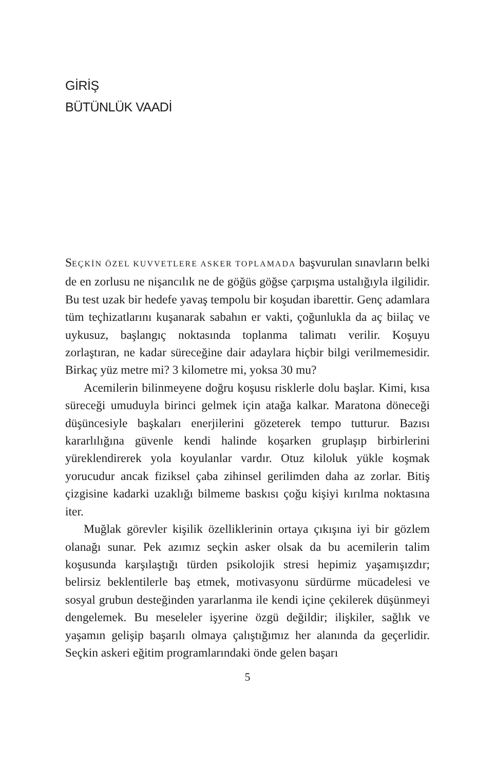GİRİŞ
BÜTÜNLÜK VAADİ
SEÇKİN ÖZEL KUVVETLERE ASKER TOPLAMADA başvurulan sınavların belki de en zorlusu ne nişancılık ne de göğüs göğse çarpışma ustalığıyla ilgilidir. Bu test uzak bir hedefe yavaş tempolu bir koşudan ibarettir. Genç adamlara tüm teçhizatlarını kuşanarak sabahın er vakti, çoğunlukla da aç biilaç ve uykusuz, başlangıç noktasında toplanma talimatı verilir. Koşuyu zorlaştıran, ne kadar süreceğine dair adaylara hiçbir bilgi verilmemesidir. Birkaç yüz metre mi? 3 kilometre mi, yoksa 30 mu?
Acemilerin bilinmeyene doğru koşusu risklerle dolu başlar. Kimi, kısa süreceği umuduyla birinci gelmek için atağa kalkar. Maratona döneceği düşüncesiyle başkaları enerjilerini gözeterek tempo tutturur. Bazısı kararlılığına güvenle kendi halinde koşarken gruplaşıp birbirlerini yüreklendirerek yola koyulanlar vardır. Otuz kiloluk yükle koşmak yorucudur ancak fiziksel çaba zihinsel gerilimden daha az zorlar. Bitiş çizgisine kadarki uzaklığı bilmeme baskısı çoğu kişiyi kırılma noktasına iter.
Muğlak görevler kişilik özelliklerinin ortaya çıkışına iyi bir gözlem olanağı sunar. Pek azımız seçkin asker olsak da bu acemilerin talim koşusunda karşılaştığı türden psikolojik stresi hepimiz yaşamışızdır; belirsiz beklentilerle baş etmek, motivasyonu sürdürme mücadelesi ve sosyal grubun desteğinden yararlanma ile kendi içine çekilerek düşünmeyi dengelemek. Bu meseleler işyerine özgü değildir; ilişkiler, sağlık ve yaşamın gelişip başarılı olmaya çalıştığımız her alanında da geçerlidir. Seçkin askeri eğitim programlarındaki önde gelen başarı
5